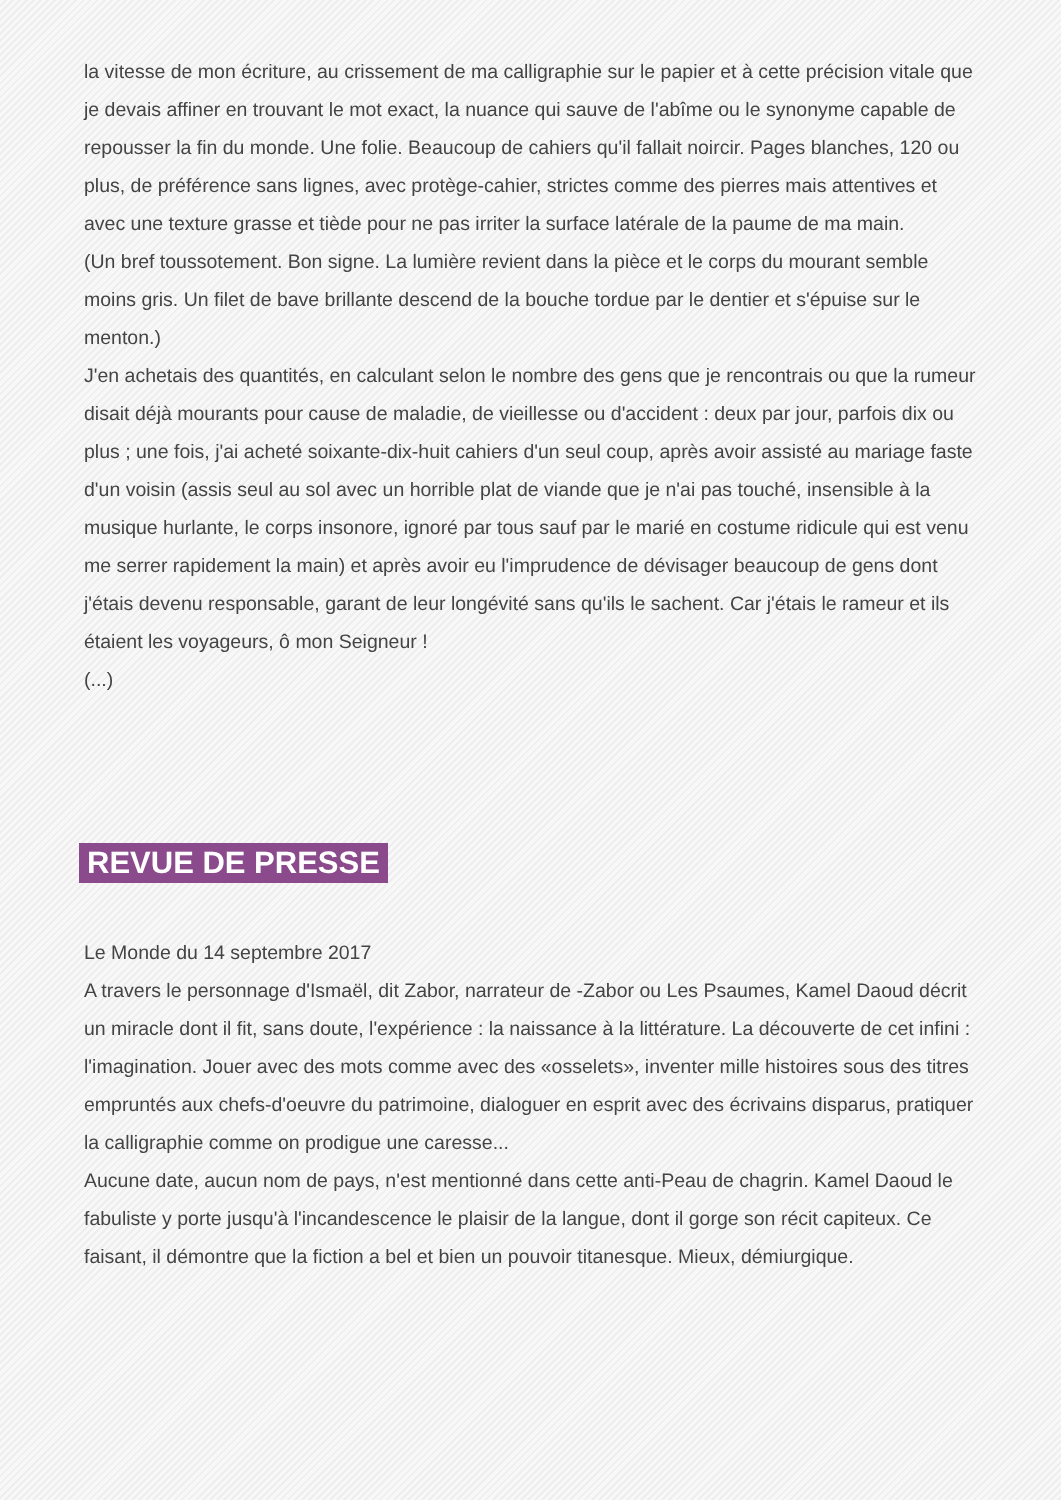la vitesse de mon écriture, au crissement de ma calligraphie sur le papier et à cette précision vitale que je devais affiner en trouvant le mot exact, la nuance qui sauve de l'abîme ou le synonyme capable de repousser la fin du monde. Une folie. Beaucoup de cahiers qu'il fallait noircir. Pages blanches, 120 ou plus, de préférence sans lignes, avec protège-cahier, strictes comme des pierres mais attentives et avec une texture grasse et tiède pour ne pas irriter la surface latérale de la paume de ma main.
(Un bref toussotement. Bon signe. La lumière revient dans la pièce et le corps du mourant semble moins gris. Un filet de bave brillante descend de la bouche tordue par le dentier et s'épuise sur le menton.)
J'en achetais des quantités, en calculant selon le nombre des gens que je rencontrais ou que la rumeur disait déjà mourants pour cause de maladie, de vieillesse ou d'accident : deux par jour, parfois dix ou plus ; une fois, j'ai acheté soixante-dix-huit cahiers d'un seul coup, après avoir assisté au mariage faste d'un voisin (assis seul au sol avec un horrible plat de viande que je n'ai pas touché, insensible à la musique hurlante, le corps insonore, ignoré par tous sauf par le marié en costume ridicule qui est venu me serrer rapidement la main) et après avoir eu l'imprudence de dévisager beaucoup de gens dont j'étais devenu responsable, garant de leur longévité sans qu'ils le sachent. Car j'étais le rameur et ils étaient les voyageurs, ô mon Seigneur !
(...)
REVUE DE PRESSE
Le Monde du 14 septembre 2017
A travers le personnage d'Ismaël, dit Zabor, narrateur de -Zabor ou Les Psaumes, Kamel Daoud décrit un miracle dont il fit, sans doute, l'expérience : la naissance à la littérature. La découverte de cet infini : l'imagination. Jouer avec des mots comme avec des «osselets», inventer mille histoires sous des titres empruntés aux chefs-d'oeuvre du patrimoine, dialoguer en esprit avec des écrivains disparus, pratiquer la calligraphie comme on prodigue une caresse...
Aucune date, aucun nom de pays, n'est mentionné dans cette anti-Peau de chagrin. Kamel Daoud le fabuliste y porte jusqu'à l'incandescence le plaisir de la langue, dont il gorge son récit capiteux. Ce faisant, il démontre que la fiction a bel et bien un pouvoir titanesque. Mieux, démiurgique.